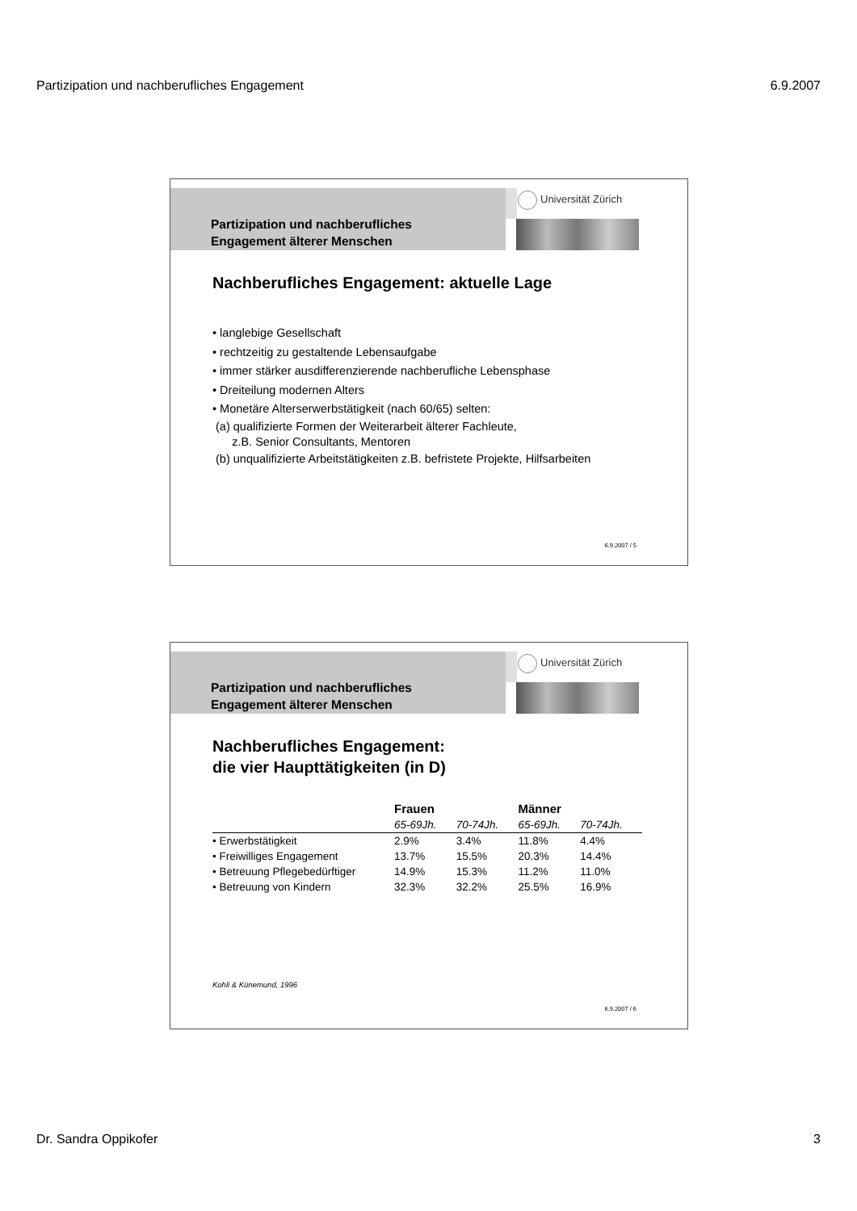Partizipation und nachberufliches Engagement 6.9.2007
Partizipation und nachberufliches
Engagement älterer Menschen
Universität Zürich
Nachberufliches Engagement: aktuelle Lage
• langlebige Gesellschaft
• rechtzeitig zu gestaltende Lebensaufgabe
• immer stärker ausdifferenzierende nachberufliche Lebensphase
• Dreiteilung modernen Alters
• Monetäre Alterserwerbstätigkeit (nach 60/65) selten:
(a) qualifizierte Formen der Weiterarbeit älterer Fachleute,
z.B. Senior Consultants, Mentoren
(b) unqualifizierte Arbeitstätigkeiten z.B. befristete Projekte, Hilfsarbeiten
6.9.2007 / 5
Partizipation und nachberufliches
Engagement älterer Menschen
Universität Zürich
Nachberufliches Engagement:
die vier Haupttätigkeiten (in D)
| | Frauen | | Männer | |
| --- | --- | --- | --- | --- |
| | 65-69Jh. | 70-74Jh. | 65-69Jh. | 70-74Jh. |
| • Erwerbstätigkeit | 2.9% | 3.4% | 11.8% | 4.4% |
| • Freiwilliges Engagement | 13.7% | 15.5% | 20.3% | 14.4% |
| • Betreuung Pflegebedürftiger | 14.9% | 15.3% | 11.2% | 11.0% |
| • Betreuung von Kindern | 32.3% | 32.2% | 25.5% | 16.9% |
Kohli & Künemund, 1996
6.9.2007 / 6
Dr. Sandra Oppikofer 3